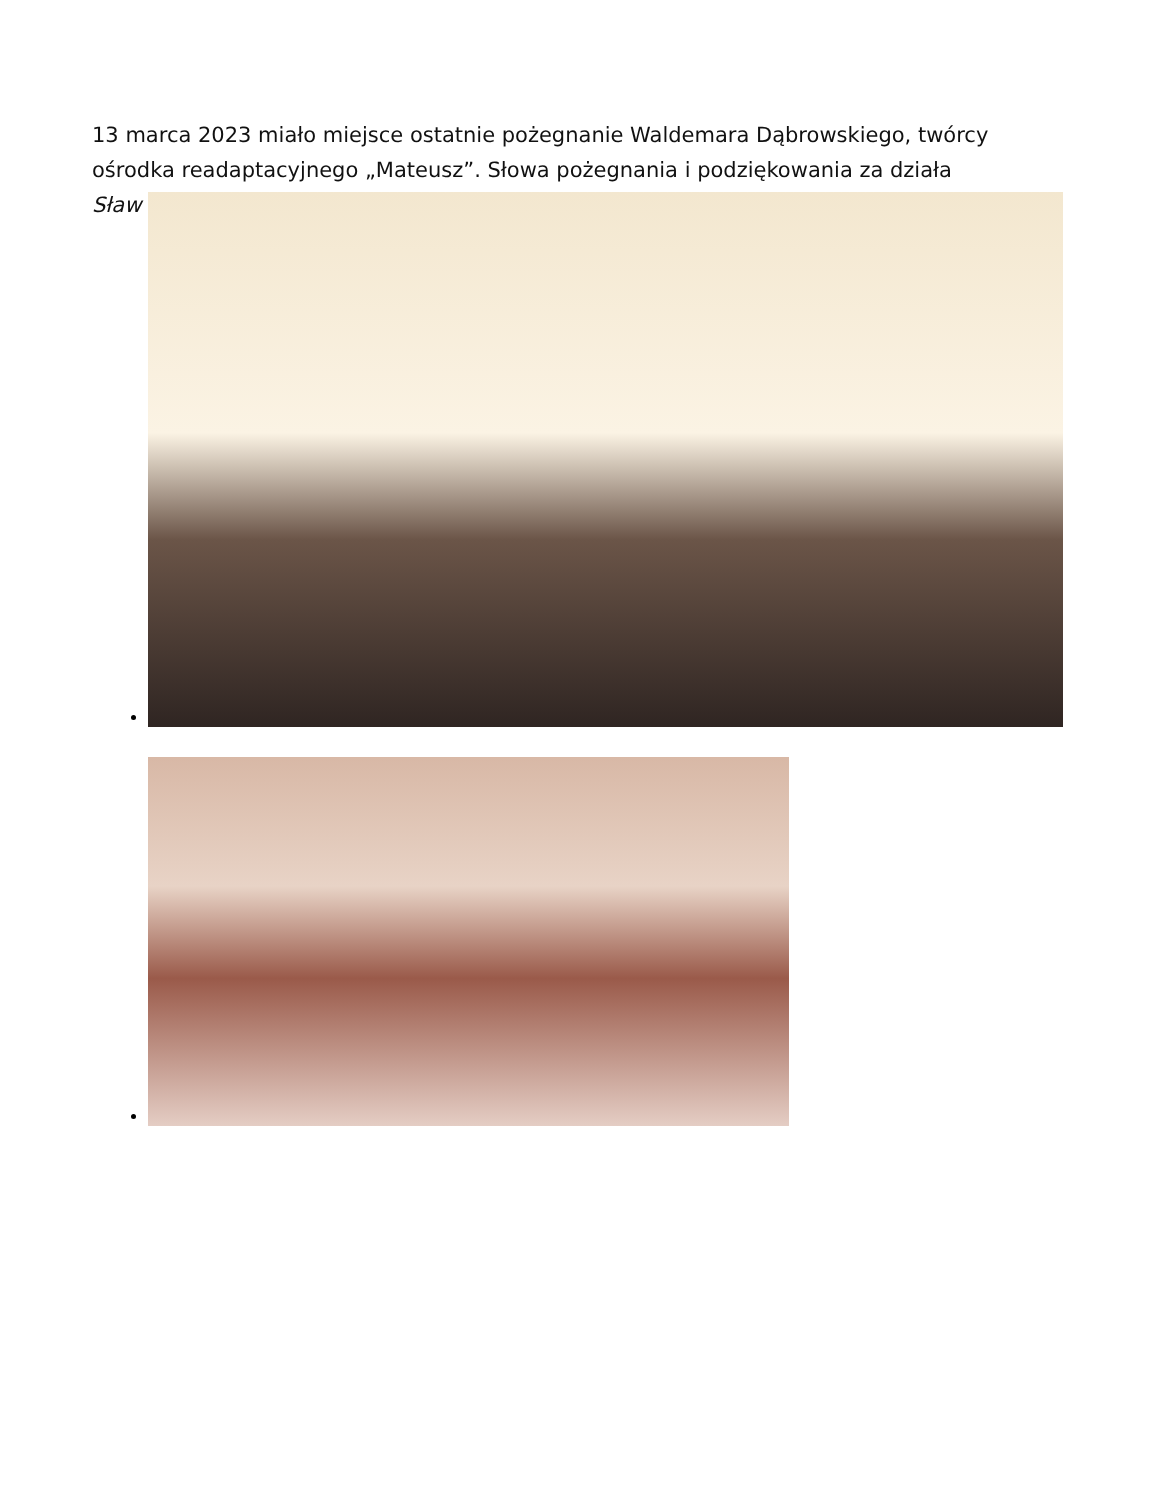13 marca 2023 miało miejsce ostatnie pożegnanie Waldemara Dąbrowskiego, twórcy ośrodka readaptacyjnego „Mateusz”. Słowa pożegnania i podziękowania za działa
Sław